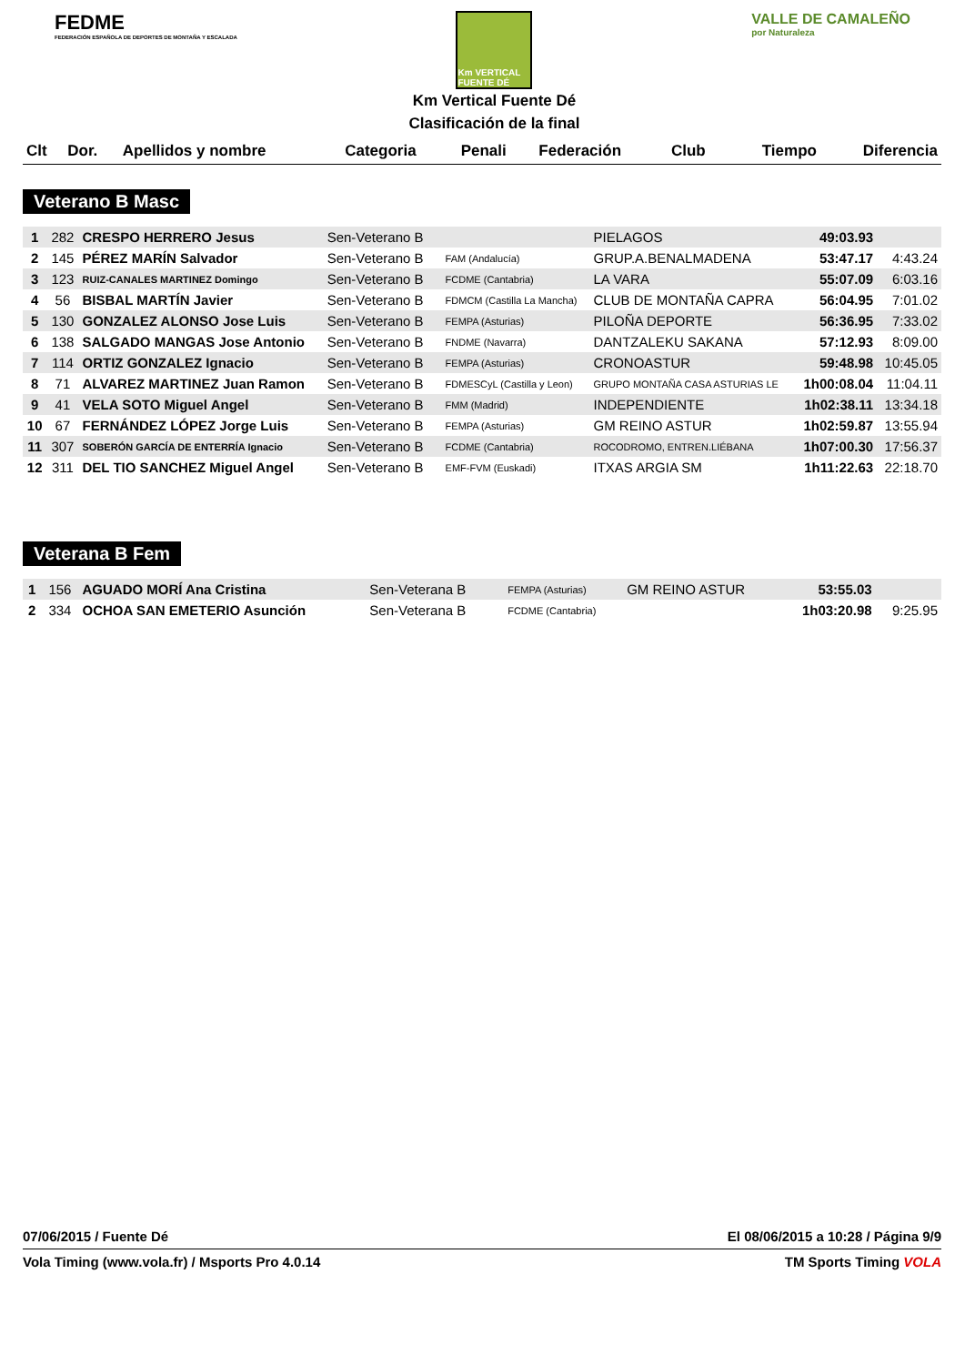FEDME
FEDERACIÓN ESPAÑOLA DE DEPORTES DE MONTAÑA Y ESCALADA
Km VERTICAL FUENTE DÉ
Km Vertical Fuente Dé
Clasificación de la final
VALLE DE CAMALEÑO
por Naturaleza
| Clt | Dor. | Apellidos y nombre | Categoria | Penali | Federación | Club | Tiempo | Diferencia |
| --- | --- | --- | --- | --- | --- | --- | --- | --- |
Veterano B Masc
| 1 | 282 | CRESPO HERRERO Jesus | Sen-Veterano B | | | PIELAGOS | 49:03.93 | |
| 2 | 145 | PÉREZ MARÍN Salvador | Sen-Veterano B | | FAM (Andalucía) | GRUP.A.BENALMADENA | 53:47.17 | 4:43.24 |
| 3 | 123 | RUIZ-CANALES MARTINEZ Domingo | Sen-Veterano B | | FCDME (Cantabria) | LA VARA | 55:07.09 | 6:03.16 |
| 4 | 56 | BISBAL MARTÍN Javier | Sen-Veterano B | | FDMCM (Castilla La Mancha) | CLUB DE MONTAÑA CAPRA | 56:04.95 | 7:01.02 |
| 5 | 130 | GONZALEZ ALONSO Jose Luis | Sen-Veterano B | | FEMPA (Asturias) | PILOÑA DEPORTE | 56:36.95 | 7:33.02 |
| 6 | 138 | SALGADO MANGAS Jose Antonio | Sen-Veterano B | | FNDME (Navarra) | DANTZALEKU SAKANA | 57:12.93 | 8:09.00 |
| 7 | 114 | ORTIZ GONZALEZ Ignacio | Sen-Veterano B | | FEMPA (Asturias) | CRONOASTUR | 59:48.98 | 10:45.05 |
| 8 | 71 | ALVAREZ MARTINEZ Juan Ramon | Sen-Veterano B | | FDMESCyL (Castilla y Leon) | GRUPO MONTAÑA CASA ASTURIAS LE | 1h00:08.04 | 11:04.11 |
| 9 | 41 | VELA SOTO Miguel Angel | Sen-Veterano B | | FMM (Madrid) | INDEPENDIENTE | 1h02:38.11 | 13:34.18 |
| 10 | 67 | FERNÁNDEZ LÓPEZ Jorge Luis | Sen-Veterano B | | FEMPA (Asturias) | GM REINO ASTUR | 1h02:59.87 | 13:55.94 |
| 11 | 307 | SOBERÓN GARCÍA DE ENTERRÍA Ignacio | Sen-Veterano B | | FCDME (Cantabria) | ROCODROMO, ENTREN.LIÉBANA | 1h07:00.30 | 17:56.37 |
| 12 | 311 | DEL TIO SANCHEZ Miguel Angel | Sen-Veterano B | | EMF-FVM (Euskadi) | ITXAS ARGIA SM | 1h11:22.63 | 22:18.70 |
Veterana B Fem
| 1 | 156 | AGUADO MORÍ Ana Cristina | Sen-Veterana B | | FEMPA (Asturias) | GM REINO ASTUR | 53:55.03 | |
| 2 | 334 | OCHOA SAN EMETERIO Asunción | Sen-Veterana B | | FCDME (Cantabria) | | 1h03:20.98 | 9:25.95 |
07/06/2015 / Fuente Dé El 08/06/2015 a 10:28 / Página 9/9
Vola Timing (www.vola.fr) / Msports Pro 4.0.14 TM Sports Timing VOLA